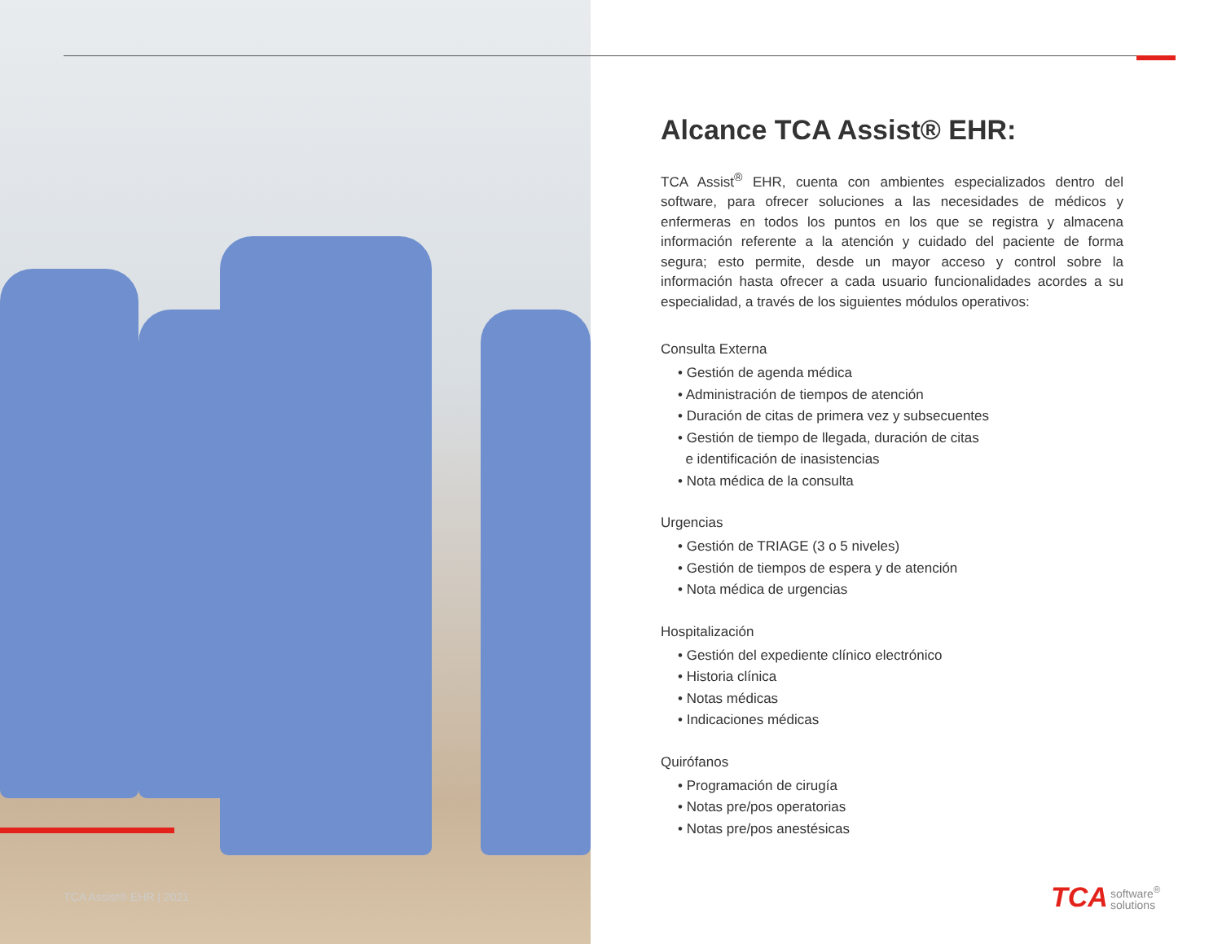TCA Assist® EHR | 2021
Alcance TCA Assist® EHR:
TCA Assist<sup>®</sup> EHR, cuenta con ambientes especializados dentro del software, para ofrecer soluciones a las necesidades de médicos y enfermeras en todos los puntos en los que se registra y almacena información referente a la atención y cuidado del paciente de forma segura; esto permite, desde un mayor acceso y control sobre la información hasta ofrecer a cada usuario funcionalidades acordes a su especialidad, a través de los siguientes módulos operativos:
Consulta Externa
• Gestión de agenda médica
• Administración de tiempos de atención
• Duración de citas de primera vez y subsecuentes
• Gestión de tiempo de llegada, duración de citas
e identificación de inasistencias
• Nota médica de la consulta
Urgencias
• Gestión de TRIAGE (3 o 5 niveles)
• Gestión de tiempos de espera y de atención
• Nota médica de urgencias
Hospitalización
• Gestión del expediente clínico electrónico
• Historia clínica
• Notas médicas
• Indicaciones médicas
Quirófanos
• Programación de cirugía
• Notas pre/pos operatorias
• Notas pre/pos anestésicas
TCA software<sup>®</sup>
solutions